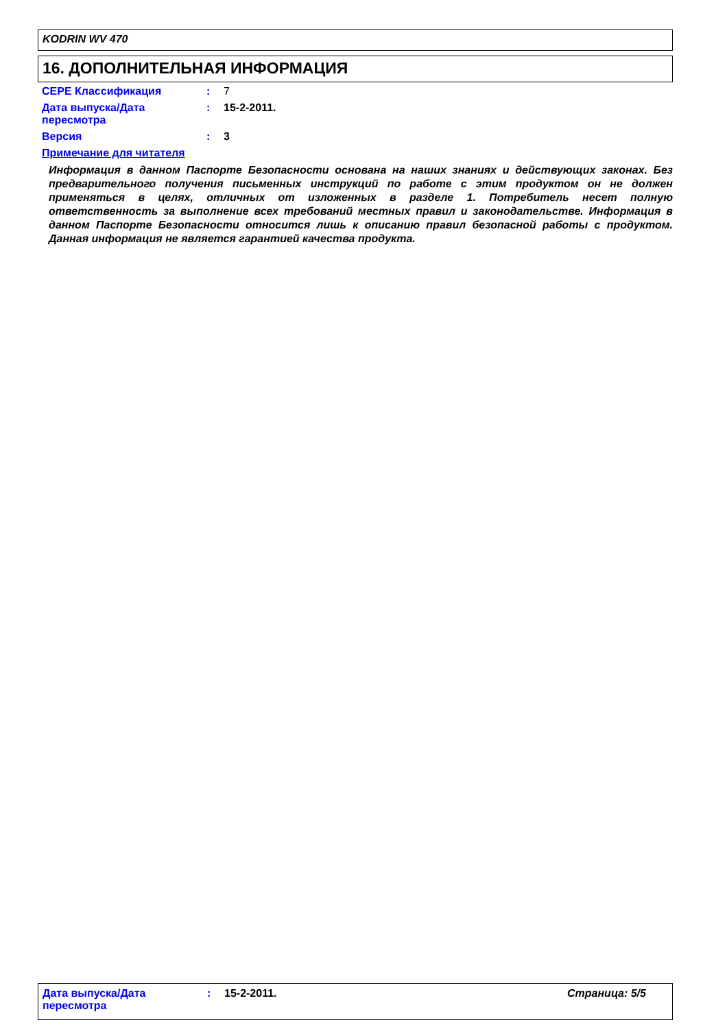KODRIN WV 470
16. ДОПОЛНИТЕЛЬНАЯ ИНФОРМАЦИЯ
CEPE Классификация : 7
Дата выпуска/Дата пересмотра
: 15-2-2011.
Версия : 3
Примечание для читателя
Информация в данном Паспорте Безопасности основана на наших знаниях и действующих законах. Без предварительного получения письменных инструкций по работе с этим продуктом он не должен применяться в целях, отличных от изложенных в разделе 1. Потребитель несет полную ответственность за выполнение всех требований местных правил и законодательстве. Информация в данном Паспорте Безопасности относится лишь к описанию правил безопасной работы с продуктом. Данная информация не является гарантией качества продукта.
Дата выпуска/Дата пересмотра
: 15-2-2011. Страница: 5/5